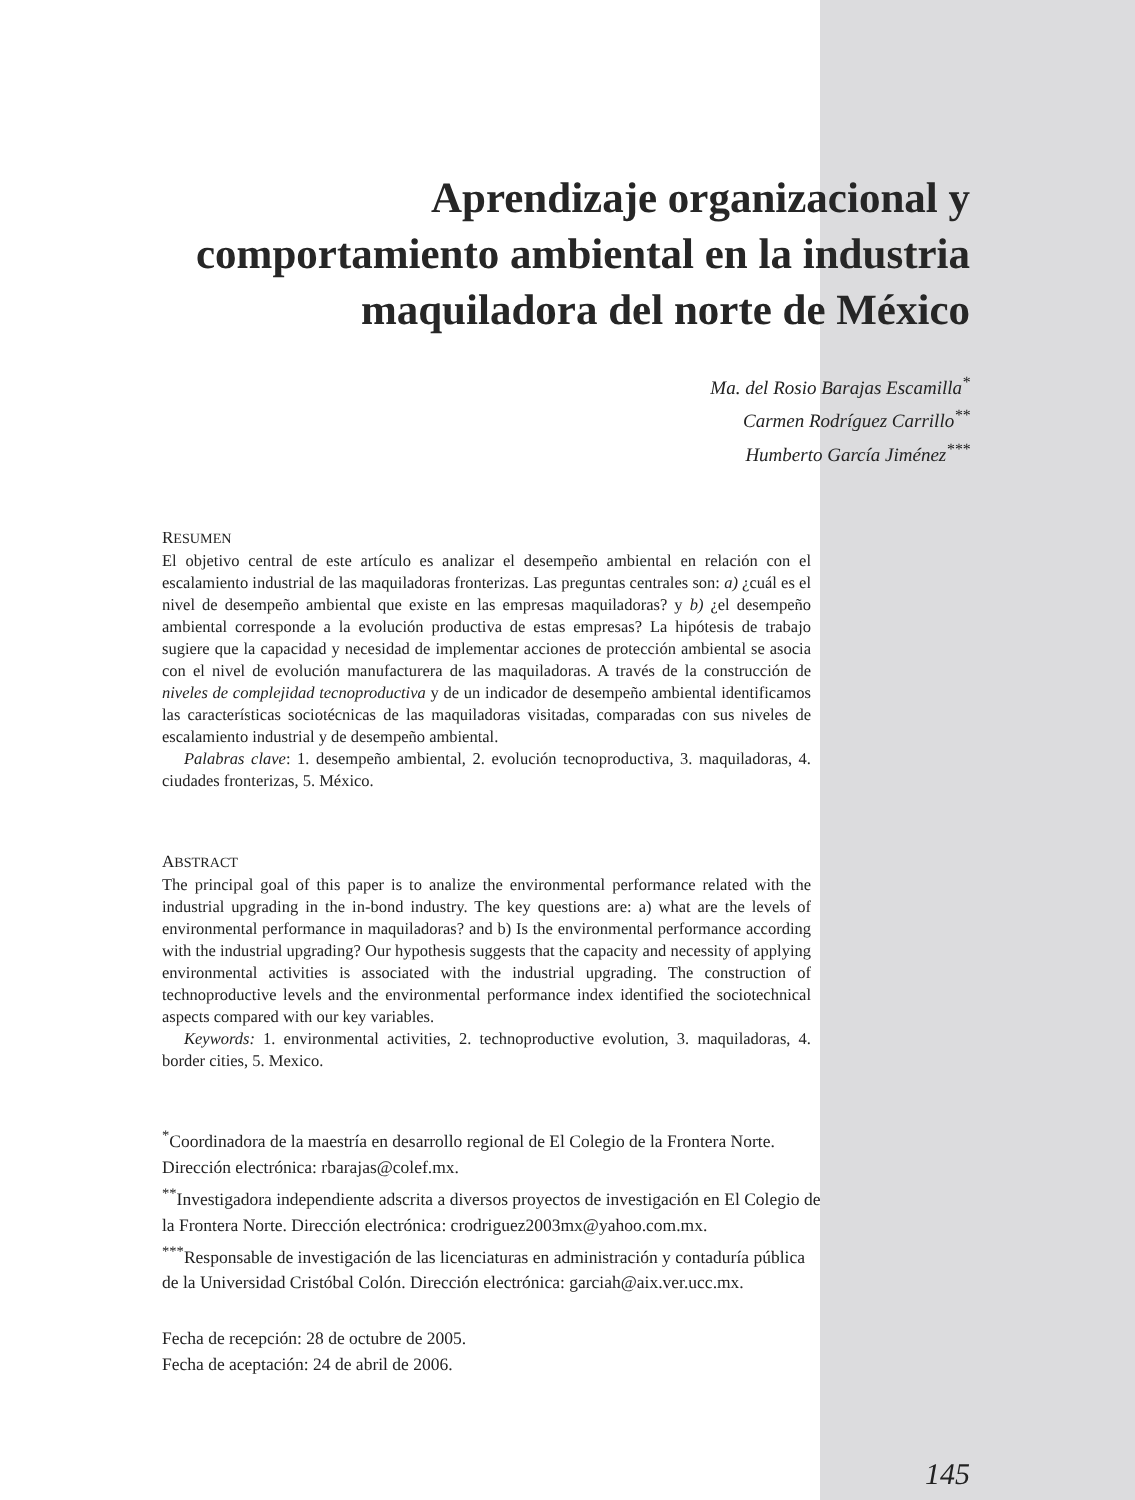Aprendizaje organizacional y comportamiento ambiental en la industria maquiladora del norte de México
Ma. del Rosio Barajas Escamilla<sup>*</sup>
Carmen Rodríguez Carrillo<sup>**</sup>
Humberto García Jiménez<sup>***</sup>
RESUMEN
El objetivo central de este artículo es analizar el desempeño ambiental en relación con el escalamiento industrial de las maquiladoras fronterizas. Las preguntas centrales son: a) ¿cuál es el nivel de desempeño ambiental que existe en las empresas maquiladoras? y b) ¿el desempeño ambiental corresponde a la evolución productiva de estas empresas? La hipótesis de trabajo sugiere que la capacidad y necesidad de implementar acciones de protección ambiental se asocia con el nivel de evolución manufacturera de las maquiladoras. A través de la construcción de niveles de complejidad tecnoproductiva y de un indicador de desempeño ambiental identificamos las características sociotécnicas de las maquiladoras visitadas, comparadas con sus niveles de escalamiento industrial y de desempeño ambiental.
Palabras clave: 1. desempeño ambiental, 2. evolución tecnoproductiva, 3. maquiladoras, 4. ciudades fronterizas, 5. México.
ABSTRACT
The principal goal of this paper is to analize the environmental performance related with the industrial upgrading in the in-bond industry. The key questions are: a) what are the levels of environmental performance in maquiladoras? and b) Is the environmental performance according with the industrial upgrading? Our hypothesis suggests that the capacity and necessity of applying environmental activities is associated with the industrial upgrading. The construction of technoproductive levels and the environmental performance index identified the sociotechnical aspects compared with our key variables.
Keywords: 1. environmental activities, 2. technoproductive evolution, 3. maquiladoras, 4. border cities, 5. Mexico.
<sup>*</sup> Coordinadora de la maestría en desarrollo regional de El Colegio de la Frontera Norte. Dirección electrónica: rbarajas@colef.mx.
<sup>**</sup> Investigadora independiente adscrita a diversos proyectos de investigación en El Colegio de la Frontera Norte. Dirección electrónica: crodriguez2003mx@yahoo.com.mx.
<sup>***</sup> Responsable de investigación de las licenciaturas en administración y contaduría pública de la Universidad Cristóbal Colón. Dirección electrónica: garciah@aix.ver.ucc.mx.
Fecha de recepción: 28 de octubre de 2005.
Fecha de aceptación: 24 de abril de 2006.
145